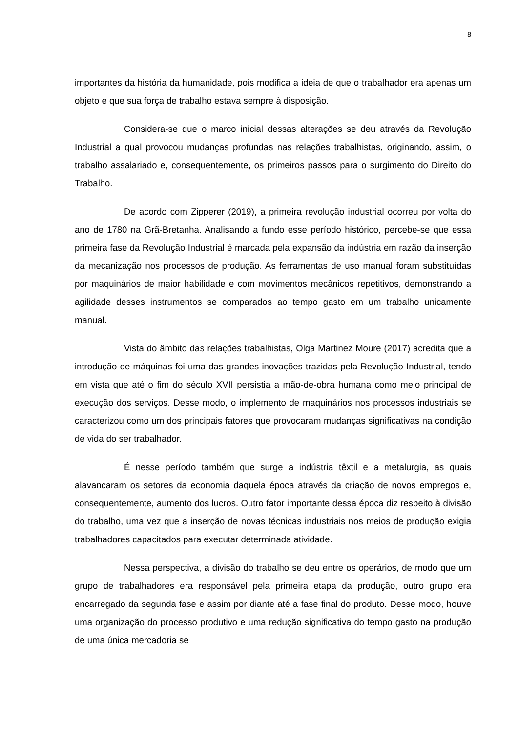8
importantes da história da humanidade, pois modifica a ideia de que o trabalhador era apenas um objeto e que sua força de trabalho estava sempre à disposição.
Considera-se que o marco inicial dessas alterações se deu através da Revolução Industrial a qual provocou mudanças profundas nas relações trabalhistas, originando, assim, o trabalho assalariado e, consequentemente, os primeiros passos para o surgimento do Direito do Trabalho.
De acordo com Zipperer (2019), a primeira revolução industrial ocorreu por volta do ano de 1780 na Grã-Bretanha. Analisando a fundo esse período histórico, percebe-se que essa primeira fase da Revolução Industrial é marcada pela expansão da indústria em razão da inserção da mecanização nos processos de produção. As ferramentas de uso manual foram substituídas por maquinários de maior habilidade e com movimentos mecânicos repetitivos, demonstrando a agilidade desses instrumentos se comparados ao tempo gasto em um trabalho unicamente manual.
Vista do âmbito das relações trabalhistas, Olga Martinez Moure (2017) acredita que a introdução de máquinas foi uma das grandes inovações trazidas pela Revolução Industrial, tendo em vista que até o fim do século XVII persistia a mão-de-obra humana como meio principal de execução dos serviços. Desse modo, o implemento de maquinários nos processos industriais se caracterizou como um dos principais fatores que provocaram mudanças significativas na condição de vida do ser trabalhador.
É nesse período também que surge a indústria têxtil e a metalurgia, as quais alavancaram os setores da economia daquela época através da criação de novos empregos e, consequentemente, aumento dos lucros. Outro fator importante dessa época diz respeito à divisão do trabalho, uma vez que a inserção de novas técnicas industriais nos meios de produção exigia trabalhadores capacitados para executar determinada atividade.
Nessa perspectiva, a divisão do trabalho se deu entre os operários, de modo que um grupo de trabalhadores era responsável pela primeira etapa da produção, outro grupo era encarregado da segunda fase e assim por diante até a fase final do produto. Desse modo, houve uma organização do processo produtivo e uma redução significativa do tempo gasto na produção de uma única mercadoria se